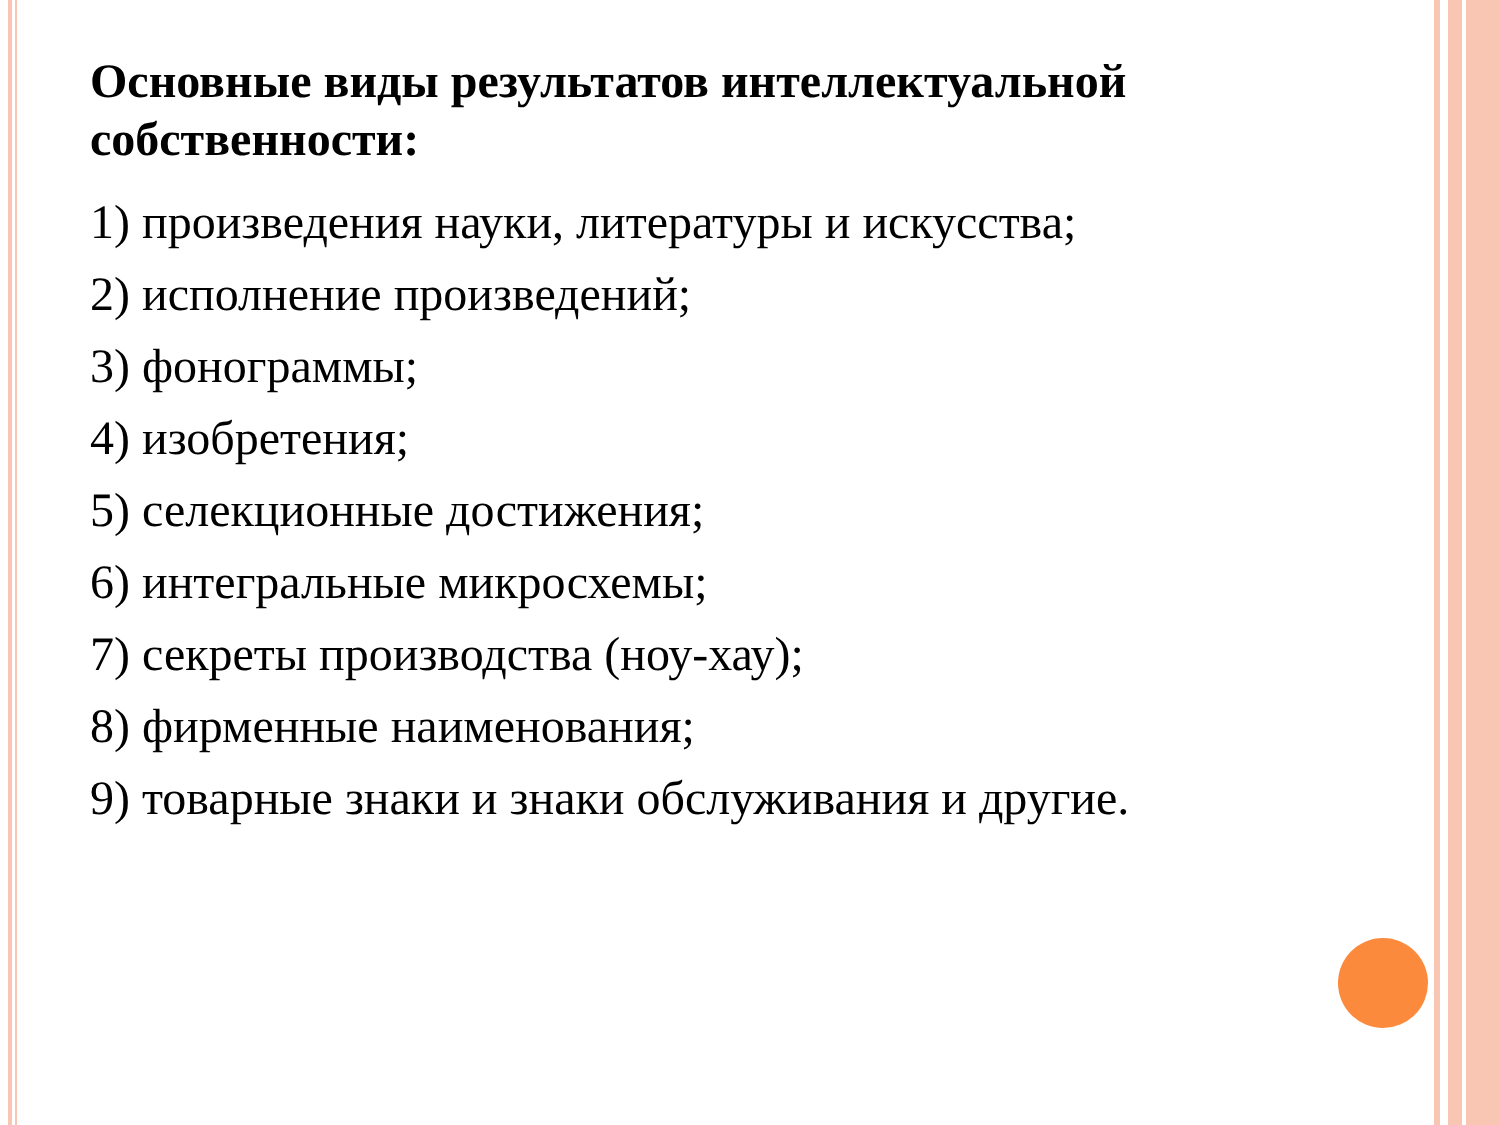Основные виды результатов интеллектуальной собственности:
1) произведения науки, литературы и искусства;
2) исполнение произведений;
3) фонограммы;
4) изобретения;
5) селекционные достижения;
6) интегральные микросхемы;
7) секреты производства (ноу-хау);
8) фирменные наименования;
9) товарные знаки и знаки обслуживания и другие.